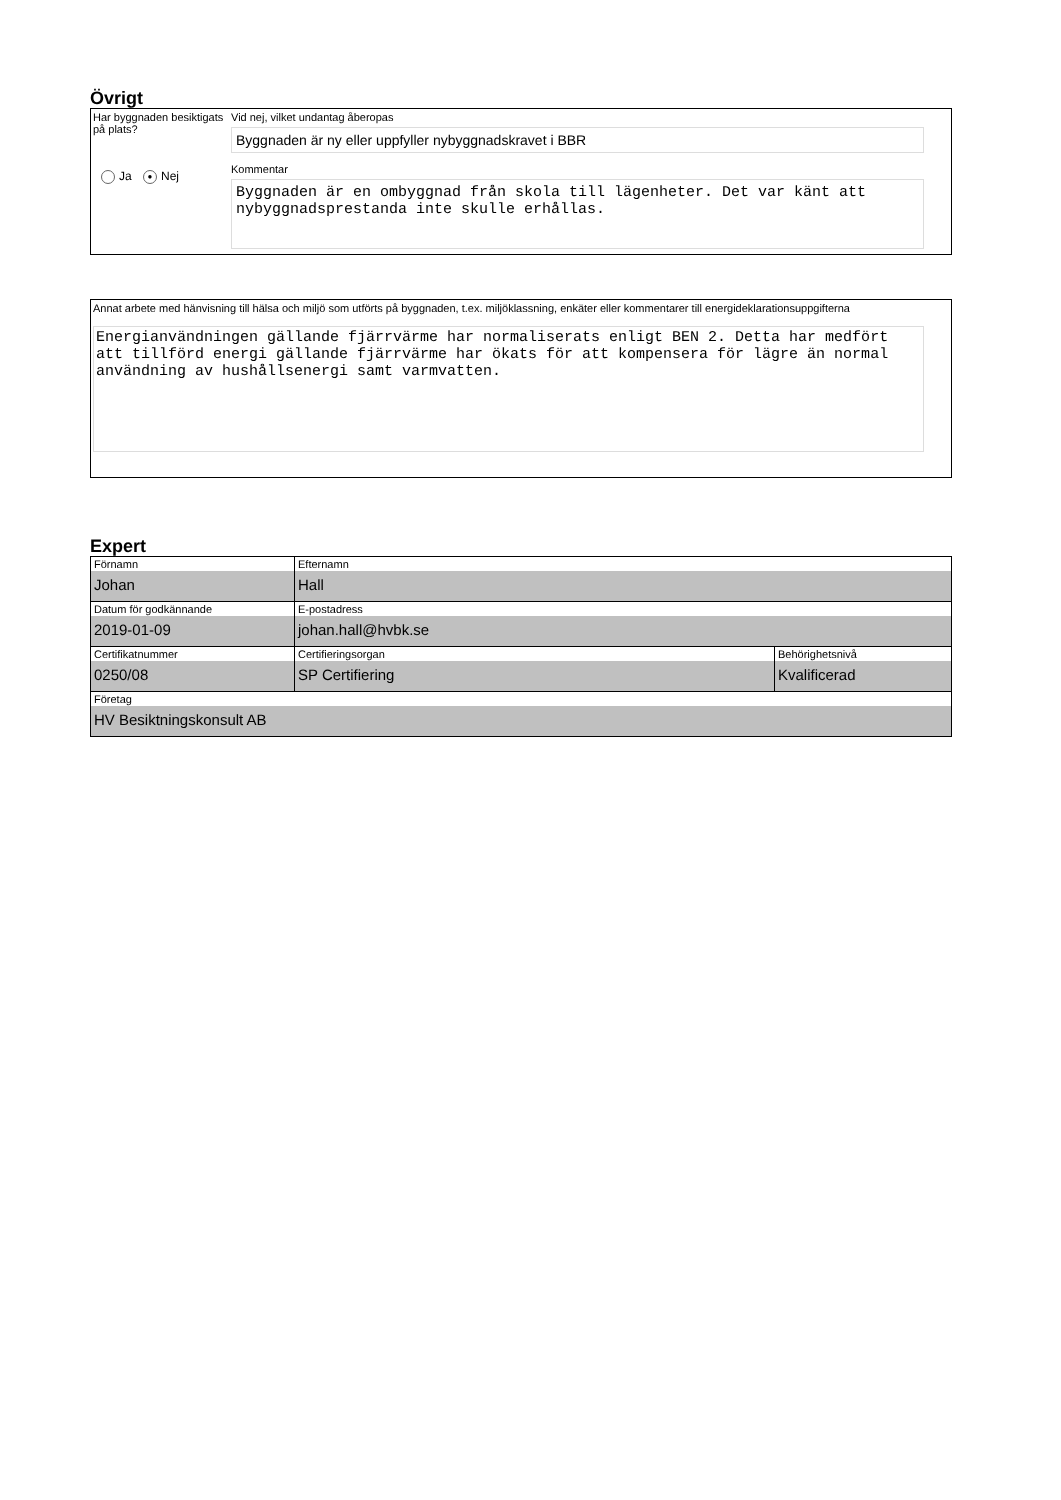Övrigt
Har byggnaden besiktigats på plats?
Ja ● Nej
Vid nej, vilket undantag åberopas
Byggnaden är ny eller uppfyller nybyggnadskravet i BBR
Kommentar
Byggnaden är en ombyggnad från skola till lägenheter. Det var känt att nybyggnadsprestanda inte skulle erhållas.
Annat arbete med hänvisning till hälsa och miljö som utförts på byggnaden, t.ex. miljöklassning, enkäter eller kommentarer till energideklarationsuppgifterna
Energianvändningen gällande fjärrvärme har normaliserats enligt BEN 2. Detta har medfört att tillförd energi gällande fjärrvärme har ökats för att kompensera för lägre än normal användning av hushållsenergi samt varmvatten.
Expert
| Förnamn Johan | Efternamn Hall | |
| Datum för godkännande 2019-01-09 | E-postadress johan.hall@hvbk.se | |
| Certifikatnummer 0250/08 | Certifieringsorgan SP Certifiering | Behörighetsnivå Kvalificerad |
| Företag HV Besiktningskonsult AB | | |